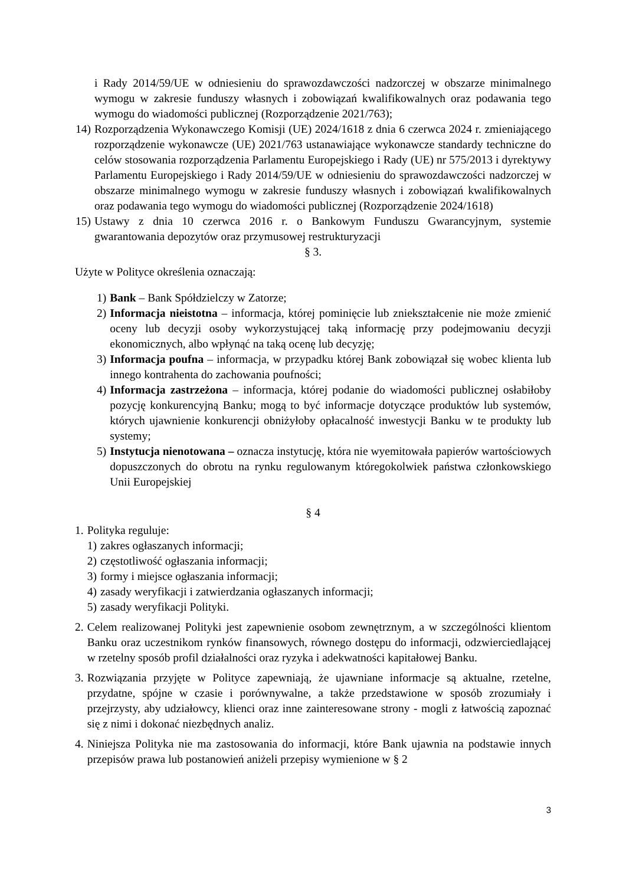i Rady 2014/59/UE w odniesieniu do sprawozdawczości nadzorczej w obszarze minimalnego wymogu w zakresie funduszy własnych i zobowiązań kwalifikowalnych oraz podawania tego wymogu do wiadomości publicznej (Rozporządzenie 2021/763);
14)
Rozporządzenia Wykonawczego Komisji (UE) 2024/1618 z dnia 6 czerwca 2024 r. zmieniającego rozporządzenie wykonawcze (UE) 2021/763 ustanawiające wykonawcze standardy techniczne do celów stosowania rozporządzenia Parlamentu Europejskiego i Rady (UE) nr 575/2013 i dyrektywy Parlamentu Europejskiego i Rady 2014/59/UE w odniesieniu do sprawozdawczości nadzorczej w obszarze minimalnego wymogu w zakresie funduszy własnych i zobowiązań kwalifikowalnych oraz podawania tego wymogu do wiadomości publicznej (Rozporządzenie 2024/1618)
15)
Ustawy z dnia 10 czerwca 2016 r. o Bankowym Funduszu Gwarancyjnym, systemie gwarantowania depozytów oraz przymusowej restrukturyzacji
§ 3.
Użyte w Polityce określenia oznaczają:
1) Bank – Bank Spółdzielczy w Zatorze;
2) Informacja nieistotna – informacja, której pominięcie lub zniekształcenie nie może zmienić oceny lub decyzji osoby wykorzystującej taką informację przy podejmowaniu decyzji ekonomicznych, albo wpłynąć na taką ocenę lub decyzję;
3) Informacja poufna – informacja, w przypadku której Bank zobowiązał się wobec klienta lub innego kontrahenta do zachowania poufności;
4) Informacja zastrzeżona – informacja, której podanie do wiadomości publicznej osłabiłoby pozycję konkurencyjną Banku; mogą to być informacje dotyczące produktów lub systemów, których ujawnienie konkurencji obniżyłoby opłacalność inwestycji Banku w te produkty lub systemy;
5) Instytucja nienotowana – oznacza instytucję, która nie wyemitowała papierów wartościowych dopuszczonych do obrotu na rynku regulowanym któregokolwiek państwa członkowskiego Unii Europejskiej
§ 4
1. Polityka reguluje:
1) zakres ogłaszanych informacji;
2) częstotliwość ogłaszania informacji;
3) formy i miejsce ogłaszania informacji;
4) zasady weryfikacji i zatwierdzania ogłaszanych informacji;
5) zasady weryfikacji Polityki.
2. Celem realizowanej Polityki jest zapewnienie osobom zewnętrznym, a w szczególności klientom Banku oraz uczestnikom rynków finansowych, równego dostępu do informacji, odzwierciedlającej w rzetelny sposób profil działalności oraz ryzyka i adekwatności kapitałowej Banku.
3. Rozwiązania przyjęte w Polityce zapewniają, że ujawniane informacje są aktualne, rzetelne, przydatne, spójne w czasie i porównywalne, a także przedstawione w sposób zrozumiały i przejrzysty, aby udziałowcy, klienci oraz inne zainteresowane strony - mogli z łatwością zapoznać się z nimi i dokonać niezbędnych analiz.
4. Niniejsza Polityka nie ma zastosowania do informacji, które Bank ujawnia na podstawie innych przepisów prawa lub postanowień aniżeli przepisy wymienione w § 2
3